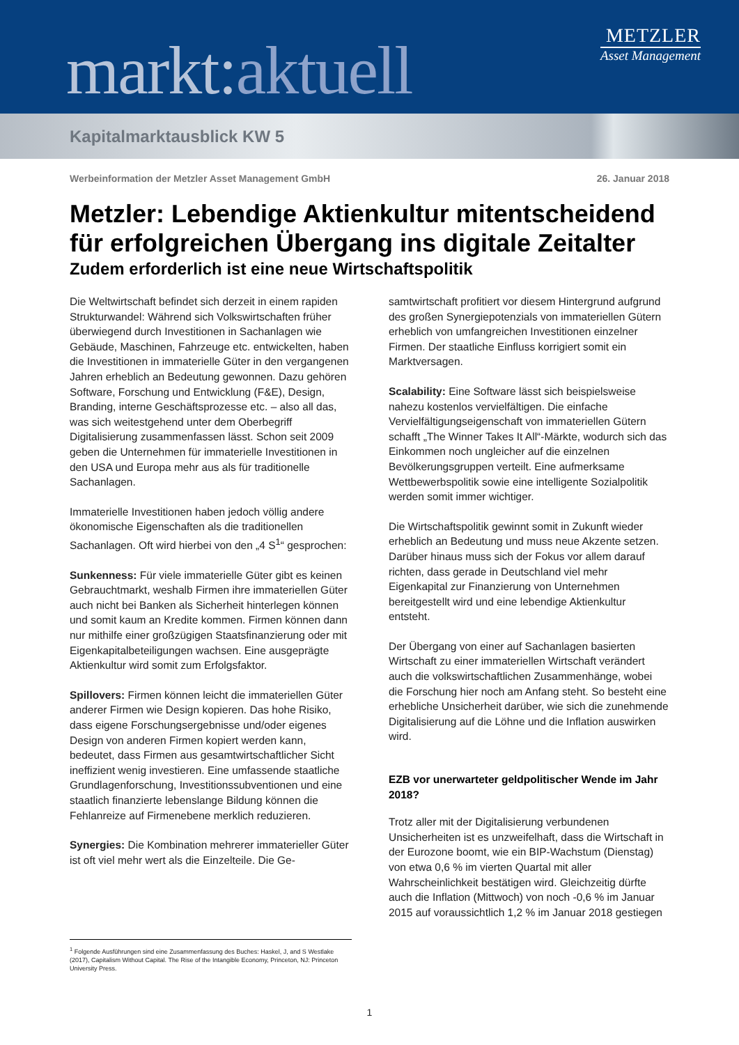markt:aktuell
METZLER
Asset Management
Kapitalmarktausblick KW 5
Werbeinformation der Metzler Asset Management GmbH 26. Januar 2018
Metzler: Lebendige Aktienkultur mitentscheidend für erfolgreichen Übergang ins digitale Zeitalter
Zudem erforderlich ist eine neue Wirtschaftspolitik
Die Weltwirtschaft befindet sich derzeit in einem rapiden Strukturwandel: Während sich Volkswirtschaften früher überwiegend durch Investitionen in Sachanlagen wie Gebäude, Maschinen, Fahrzeuge etc. entwickelten, haben die Investitionen in immaterielle Güter in den vergangenen Jahren erheblich an Bedeutung gewonnen. Dazu gehören Software, Forschung und Entwicklung (F&E), Design, Branding, interne Geschäftsprozesse etc. – also all das, was sich weitestgehend unter dem Oberbegriff Digitalisierung zusammenfassen lässt. Schon seit 2009 geben die Unternehmen für immaterielle Investitionen in den USA und Europa mehr aus als für traditionelle Sachanlagen.
Immaterielle Investitionen haben jedoch völlig andere ökonomische Eigenschaften als die traditionellen Sachanlagen. Oft wird hierbei von den „4 S<sup>1</sup>“ gesprochen:
Sunkenness: Für viele immaterielle Güter gibt es keinen Gebrauchtmarkt, weshalb Firmen ihre immateriellen Güter auch nicht bei Banken als Sicherheit hinterlegen können und somit kaum an Kredite kommen. Firmen können dann nur mithilfe einer großzügigen Staatsfinanzierung oder mit Eigenkapitalbeteiligungen wachsen. Eine ausgeprägte Aktienkultur wird somit zum Erfolgsfaktor.
Spillovers: Firmen können leicht die immateriellen Güter anderer Firmen wie Design kopieren. Das hohe Risiko, dass eigene Forschungsergebnisse und/oder eigenes Design von anderen Firmen kopiert werden kann, bedeutet, dass Firmen aus gesamtwirtschaftlicher Sicht ineffizient wenig investieren. Eine umfassende staatliche Grundlagenforschung, Investitionssubventionen und eine staatlich finanzierte lebenslange Bildung können die Fehlanreize auf Firmenebene merklich reduzieren.
Synergies: Die Kombination mehrerer immaterieller Güter ist oft viel mehr wert als die Einzelteile. Die Ge-
samtwirtschaft profitiert vor diesem Hintergrund aufgrund des großen Synergiepotenzials von immateriellen Gütern erheblich von umfangreichen Investitionen einzelner Firmen. Der staatliche Einfluss korrigiert somit ein Marktversagen.
Scalability: Eine Software lässt sich beispielsweise nahezu kostenlos vervielfältigen. Die einfache Vervielfältigungseigenschaft von immateriellen Gütern schafft „The Winner Takes It All“-Märkte, wodurch sich das Einkommen noch ungleicher auf die einzelnen Bevölkerungsgruppen verteilt. Eine aufmerksame Wettbewerbspolitik sowie eine intelligente Sozialpolitik werden somit immer wichtiger.
Die Wirtschaftspolitik gewinnt somit in Zukunft wieder erheblich an Bedeutung und muss neue Akzente setzen. Darüber hinaus muss sich der Fokus vor allem darauf richten, dass gerade in Deutschland viel mehr Eigenkapital zur Finanzierung von Unternehmen bereitgestellt wird und eine lebendige Aktienkultur entsteht.
Der Übergang von einer auf Sachanlagen basierten Wirtschaft zu einer immateriellen Wirtschaft verändert auch die volkswirtschaftlichen Zusammenhänge, wobei die Forschung hier noch am Anfang steht. So besteht eine erhebliche Unsicherheit darüber, wie sich die zunehmende Digitalisierung auf die Löhne und die Inflation auswirken wird.
EZB vor unerwarteter geldpolitischer Wende im Jahr 2018?
Trotz aller mit der Digitalisierung verbundenen Unsicherheiten ist es unzweifelhaft, dass die Wirtschaft in der Eurozone boomt, wie ein BIP-Wachstum (Dienstag) von etwa 0,6 % im vierten Quartal mit aller Wahrscheinlichkeit bestätigen wird. Gleichzeitig dürfte auch die Inflation (Mittwoch) von noch -0,6 % im Januar 2015 auf voraussichtlich 1,2 % im Januar 2018 gestiegen
<sup>1</sup> Folgende Ausführungen sind eine Zusammenfassung des Buches: Haskel, J, and S Westlake (2017), Capitalism Without Capital. The Rise of the Intangible Economy, Princeton, NJ: Princeton University Press.
1